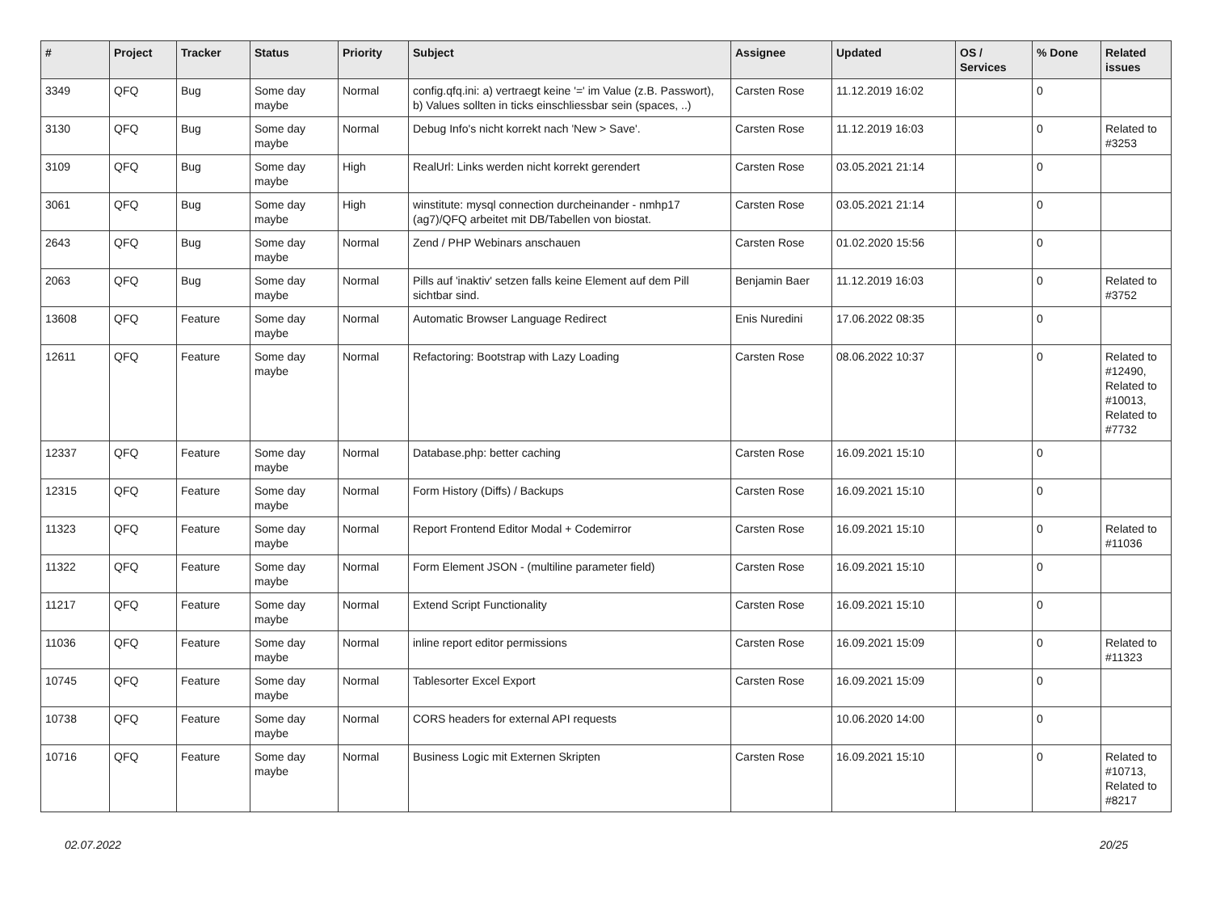| # | Project | Tracker | Status | Priority | Subject | Assignee | Updated | OS / Services | % Done | Related issues |
| --- | --- | --- | --- | --- | --- | --- | --- | --- | --- | --- |
| 3349 | QFQ | Bug | Some day maybe | Normal | config.qfq.ini: a) vertraegt keine '=' im Value (z.B. Passwort), b) Values sollten in ticks einschliessbar sein (spaces, ..) | Carsten Rose | 11.12.2019 16:02 | | 0 | |
| 3130 | QFQ | Bug | Some day maybe | Normal | Debug Info's nicht korrekt nach 'New > Save'. | Carsten Rose | 11.12.2019 16:03 | | 0 | Related to #3253 |
| 3109 | QFQ | Bug | Some day maybe | High | RealUrl: Links werden nicht korrekt gerendert | Carsten Rose | 03.05.2021 21:14 | | 0 | |
| 3061 | QFQ | Bug | Some day maybe | High | winstitute: mysql connection durcheinander - nmhp17 (ag7)/QFQ arbeitet mit DB/Tabellen von biostat. | Carsten Rose | 03.05.2021 21:14 | | 0 | |
| 2643 | QFQ | Bug | Some day maybe | Normal | Zend / PHP Webinars anschauen | Carsten Rose | 01.02.2020 15:56 | | 0 | |
| 2063 | QFQ | Bug | Some day maybe | Normal | Pills auf 'inaktiv' setzen falls keine Element auf dem Pill sichtbar sind. | Benjamin Baer | 11.12.2019 16:03 | | 0 | Related to #3752 |
| 13608 | QFQ | Feature | Some day maybe | Normal | Automatic Browser Language Redirect | Enis Nuredini | 17.06.2022 08:35 | | 0 | |
| 12611 | QFQ | Feature | Some day maybe | Normal | Refactoring: Bootstrap with Lazy Loading | Carsten Rose | 08.06.2022 10:37 | | 0 | Related to #12490, Related to #10013, Related to #7732 |
| 12337 | QFQ | Feature | Some day maybe | Normal | Database.php: better caching | Carsten Rose | 16.09.2021 15:10 | | 0 | |
| 12315 | QFQ | Feature | Some day maybe | Normal | Form History (Diffs) / Backups | Carsten Rose | 16.09.2021 15:10 | | 0 | |
| 11323 | QFQ | Feature | Some day maybe | Normal | Report Frontend Editor Modal + Codemirror | Carsten Rose | 16.09.2021 15:10 | | 0 | Related to #11036 |
| 11322 | QFQ | Feature | Some day maybe | Normal | Form Element JSON - (multiline parameter field) | Carsten Rose | 16.09.2021 15:10 | | 0 | |
| 11217 | QFQ | Feature | Some day maybe | Normal | Extend Script Functionality | Carsten Rose | 16.09.2021 15:10 | | 0 | |
| 11036 | QFQ | Feature | Some day maybe | Normal | inline report editor permissions | Carsten Rose | 16.09.2021 15:09 | | 0 | Related to #11323 |
| 10745 | QFQ | Feature | Some day maybe | Normal | Tablesorter Excel Export | Carsten Rose | 16.09.2021 15:09 | | 0 | |
| 10738 | QFQ | Feature | Some day maybe | Normal | CORS headers for external API requests | | 10.06.2020 14:00 | | 0 | |
| 10716 | QFQ | Feature | Some day maybe | Normal | Business Logic mit Externen Skripten | Carsten Rose | 16.09.2021 15:10 | | 0 | Related to #10713, Related to #8217 |
02.07.2022 20/25